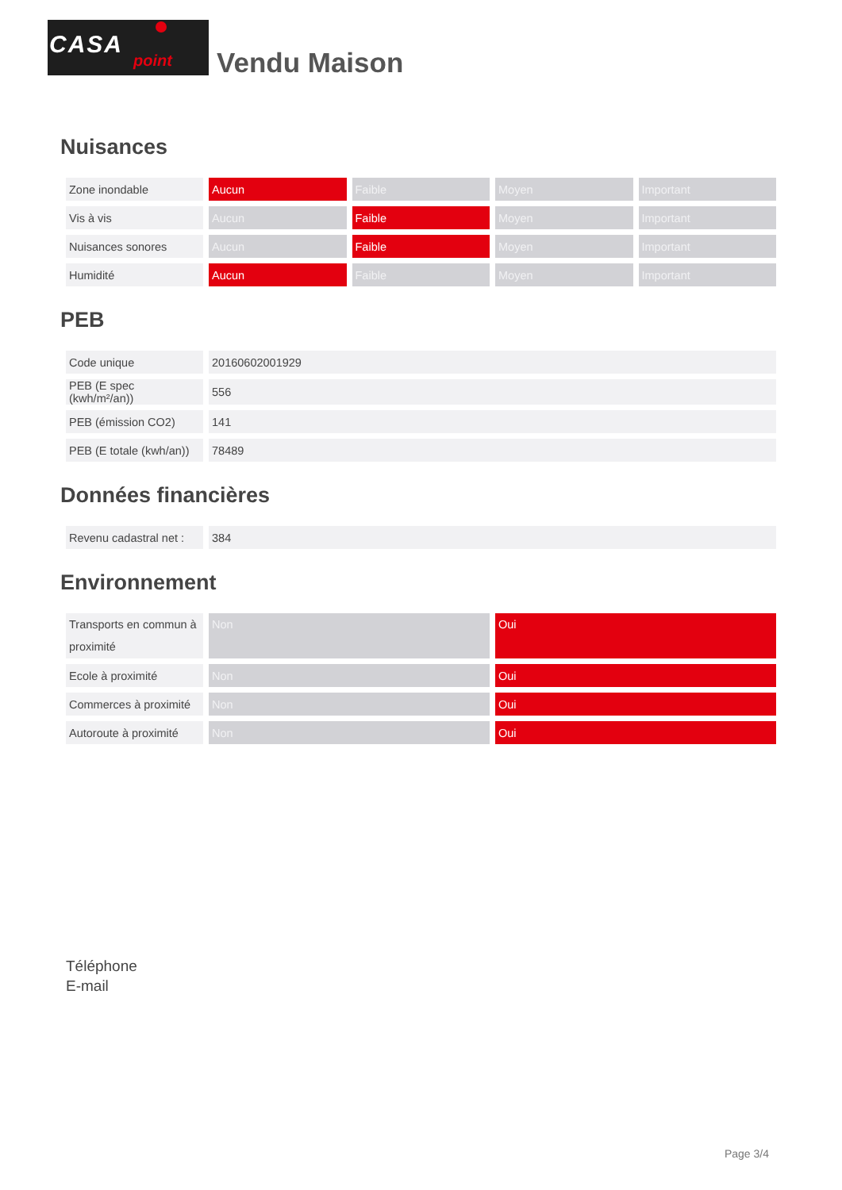CASA
point
Vendu Maison
Nuisances
| Zone inondable | Aucun | Faible | Moyen | Important |
| Vis à vis | Aucun | Faible | Moyen | Important |
| Nuisances sonores | Aucun | Faible | Moyen | Important |
| Humidité | Aucun | Faible | Moyen | Important |
PEB
| Code unique | 20160602001929 |
| PEB (E spec (kwh/m²/an)) | 556 |
| PEB (émission CO2) | 141 |
| PEB (E totale (kwh/an)) | 78489 |
Données financières
| Revenu cadastral net : | 384 |
Environnement
| Transports en commun à proximité | Non | Oui |
| Ecole à proximité | Non | Oui |
| Commerces à proximité | Non | Oui |
| Autoroute à proximité | Non | Oui |
Téléphone
E-mail
Page 3/4